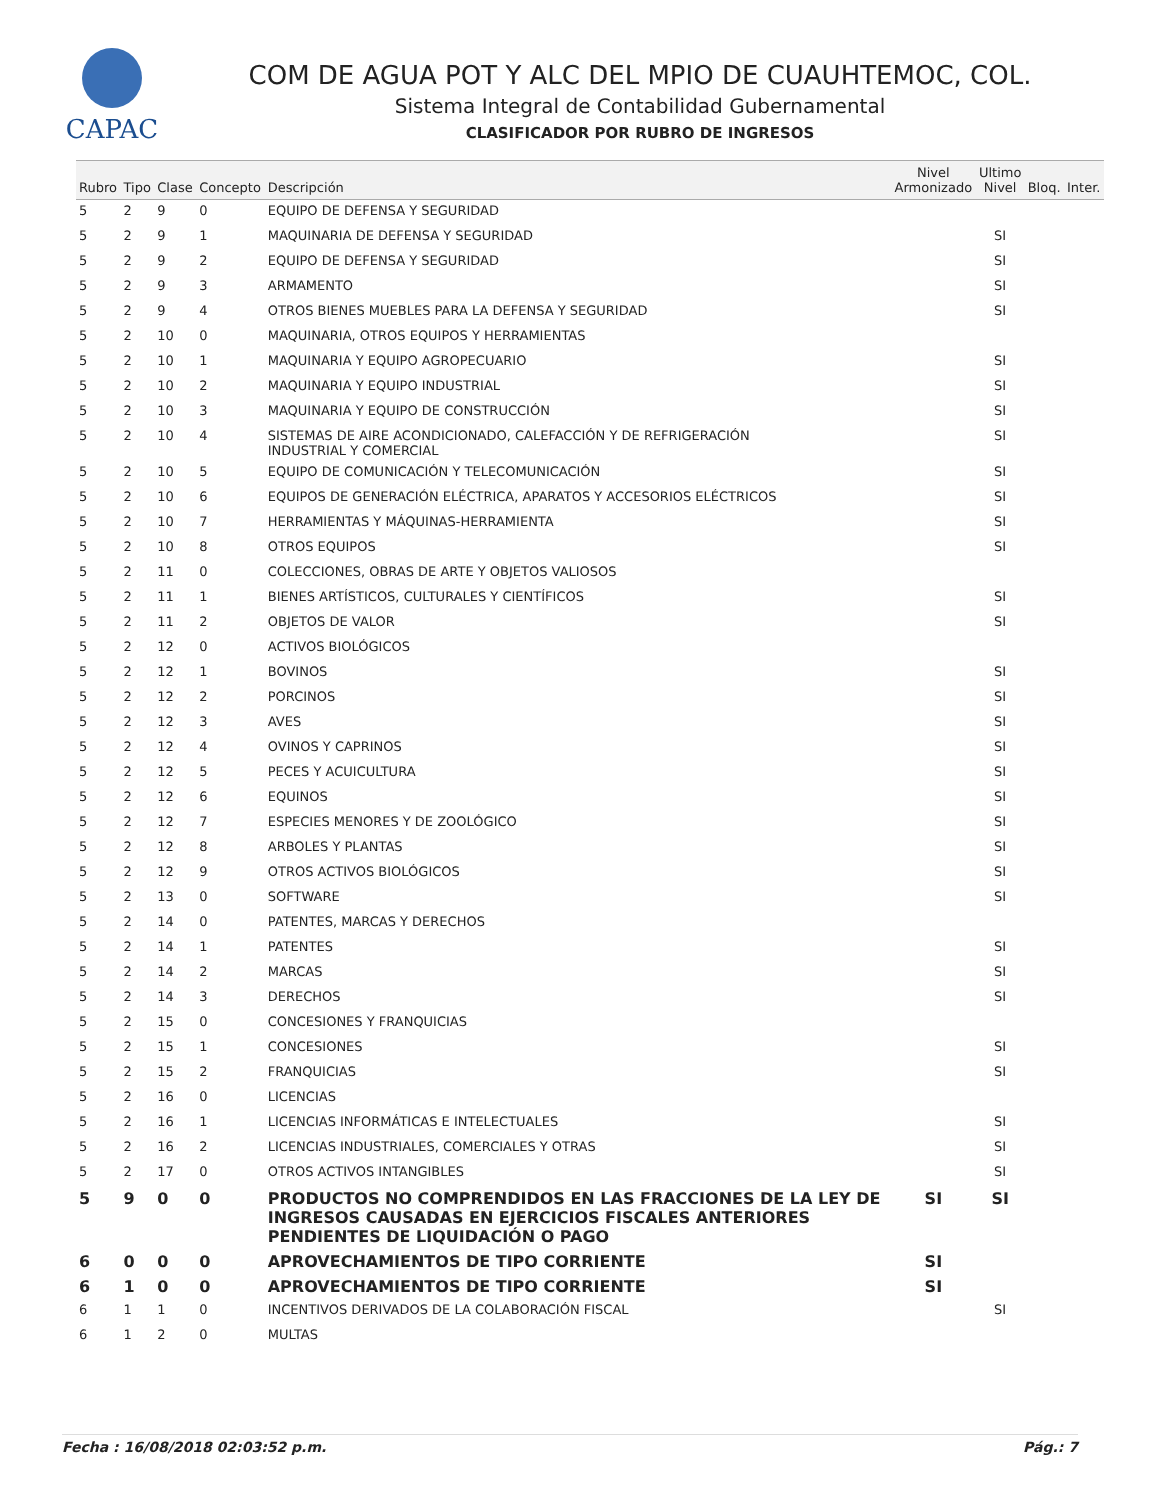CAPAC
COM DE AGUA POT Y ALC DEL MPIO DE CUAUHTEMOC, COL.
Sistema Integral de Contabilidad Gubernamental
CLASIFICADOR POR RUBRO DE INGRESOS
| Rubro | Tipo | Clase | Concepto | Descripción | Nivel Armonizado | Ultimo Nivel | Bloq. | Inter. |
| --- | --- | --- | --- | --- | --- | --- | --- | --- |
| 5 | 2 | 9 | 0 | EQUIPO DE DEFENSA Y SEGURIDAD | | | | |
| 5 | 2 | 9 | 1 | MAQUINARIA DE DEFENSA Y SEGURIDAD | | SI | | |
| 5 | 2 | 9 | 2 | EQUIPO DE DEFENSA Y SEGURIDAD | | SI | | |
| 5 | 2 | 9 | 3 | ARMAMENTO | | SI | | |
| 5 | 2 | 9 | 4 | OTROS BIENES MUEBLES PARA LA DEFENSA Y SEGURIDAD | | SI | | |
| 5 | 2 | 10 | 0 | MAQUINARIA, OTROS EQUIPOS Y HERRAMIENTAS | | | | |
| 5 | 2 | 10 | 1 | MAQUINARIA Y EQUIPO AGROPECUARIO | | SI | | |
| 5 | 2 | 10 | 2 | MAQUINARIA Y EQUIPO INDUSTRIAL | | SI | | |
| 5 | 2 | 10 | 3 | MAQUINARIA Y EQUIPO DE CONSTRUCCIÓN | | SI | | |
| 5 | 2 | 10 | 4 | SISTEMAS DE AIRE ACONDICIONADO, CALEFACCIÓN Y DE REFRIGERACIÓN INDUSTRIAL Y COMERCIAL | | SI | | |
| 5 | 2 | 10 | 5 | EQUIPO DE COMUNICACIÓN Y TELECOMUNICACIÓN | | SI | | |
| 5 | 2 | 10 | 6 | EQUIPOS DE GENERACIÓN ELÉCTRICA, APARATOS Y ACCESORIOS ELÉCTRICOS | | SI | | |
| 5 | 2 | 10 | 7 | HERRAMIENTAS Y MÁQUINAS-HERRAMIENTA | | SI | | |
| 5 | 2 | 10 | 8 | OTROS EQUIPOS | | SI | | |
| 5 | 2 | 11 | 0 | COLECCIONES, OBRAS DE ARTE Y OBJETOS VALIOSOS | | | | |
| 5 | 2 | 11 | 1 | BIENES ARTÍSTICOS, CULTURALES Y CIENTÍFICOS | | SI | | |
| 5 | 2 | 11 | 2 | OBJETOS DE VALOR | | SI | | |
| 5 | 2 | 12 | 0 | ACTIVOS BIOLÓGICOS | | | | |
| 5 | 2 | 12 | 1 | BOVINOS | | SI | | |
| 5 | 2 | 12 | 2 | PORCINOS | | SI | | |
| 5 | 2 | 12 | 3 | AVES | | SI | | |
| 5 | 2 | 12 | 4 | OVINOS Y CAPRINOS | | SI | | |
| 5 | 2 | 12 | 5 | PECES Y ACUICULTURA | | SI | | |
| 5 | 2 | 12 | 6 | EQUINOS | | SI | | |
| 5 | 2 | 12 | 7 | ESPECIES MENORES Y DE ZOOLÓGICO | | SI | | |
| 5 | 2 | 12 | 8 | ARBOLES Y PLANTAS | | SI | | |
| 5 | 2 | 12 | 9 | OTROS ACTIVOS BIOLÓGICOS | | SI | | |
| 5 | 2 | 13 | 0 | SOFTWARE | | SI | | |
| 5 | 2 | 14 | 0 | PATENTES, MARCAS Y DERECHOS | | | | |
| 5 | 2 | 14 | 1 | PATENTES | | SI | | |
| 5 | 2 | 14 | 2 | MARCAS | | SI | | |
| 5 | 2 | 14 | 3 | DERECHOS | | SI | | |
| 5 | 2 | 15 | 0 | CONCESIONES Y FRANQUICIAS | | | | |
| 5 | 2 | 15 | 1 | CONCESIONES | | SI | | |
| 5 | 2 | 15 | 2 | FRANQUICIAS | | SI | | |
| 5 | 2 | 16 | 0 | LICENCIAS | | | | |
| 5 | 2 | 16 | 1 | LICENCIAS INFORMÁTICAS E INTELECTUALES | | SI | | |
| 5 | 2 | 16 | 2 | LICENCIAS INDUSTRIALES, COMERCIALES Y OTRAS | | SI | | |
| 5 | 2 | 17 | 0 | OTROS ACTIVOS INTANGIBLES | | SI | | |
| 5 | 9 | 0 | 0 | PRODUCTOS NO COMPRENDIDOS EN LAS FRACCIONES DE LA LEY DE INGRESOS CAUSADAS EN EJERCICIOS FISCALES ANTERIORES PENDIENTES DE LIQUIDACIÓN O PAGO | SI | SI | | |
| 6 | 0 | 0 | 0 | APROVECHAMIENTOS DE TIPO CORRIENTE | SI | | | |
| 6 | 1 | 0 | 0 | APROVECHAMIENTOS DE TIPO CORRIENTE | SI | | | |
| 6 | 1 | 1 | 0 | INCENTIVOS DERIVADOS DE LA COLABORACIÓN FISCAL | | SI | | |
| 6 | 1 | 2 | 0 | MULTAS | | | | |
Fecha : 16/08/2018 02:03:52 p.m. Pág.: 7